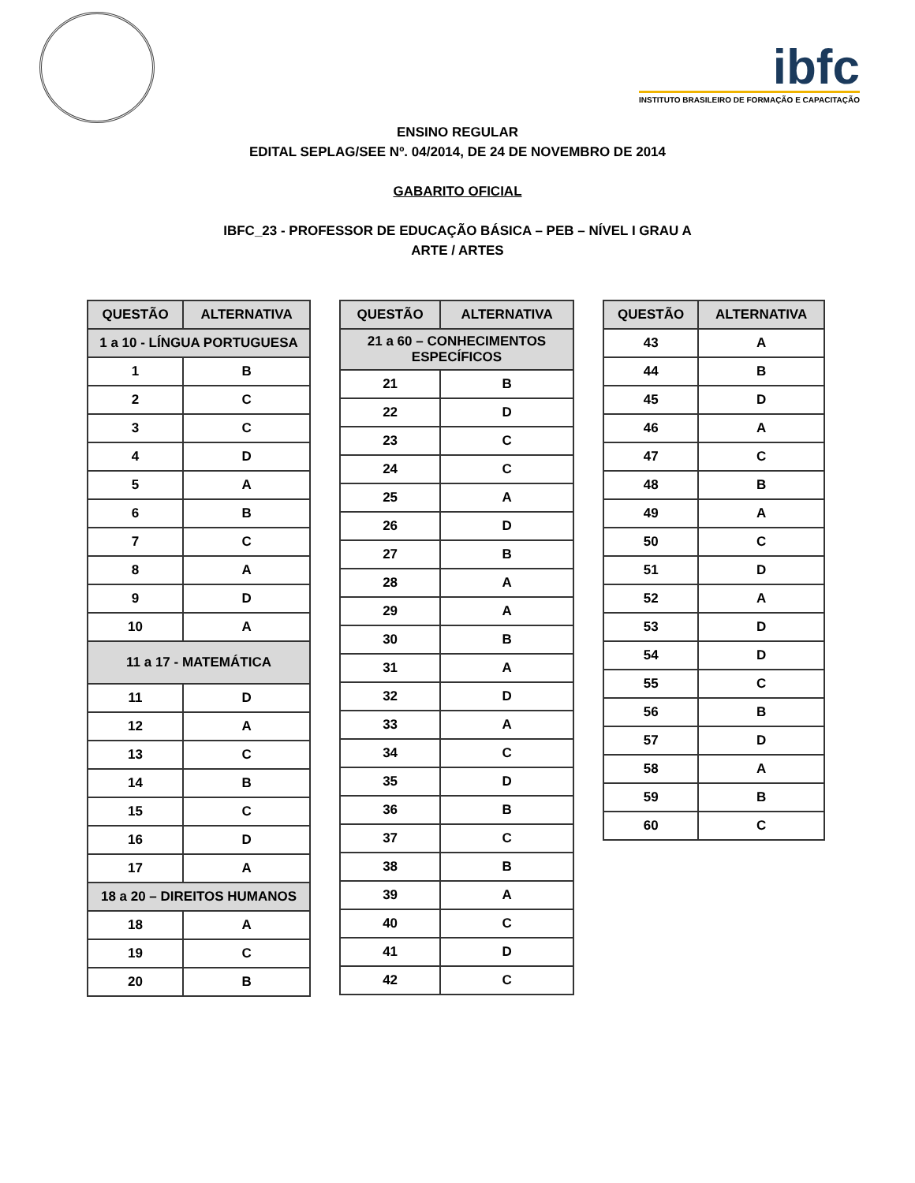ibfc
INSTITUTO BRASILEIRO DE FORMAÇÃO E CAPACITAÇÃO
ENSINO REGULAR
EDITAL SEPLAG/SEE Nº. 04/2014, DE 24 DE NOVEMBRO DE 2014
GABARITO OFICIAL
IBFC_23 - PROFESSOR DE EDUCAÇÃO BÁSICA – PEB – NÍVEL I GRAU A
ARTE / ARTES
| QUESTÃO | ALTERNATIVA |
| --- | --- |
| 1 a 10 - LÍNGUA PORTUGUESA | |
| 1 | B |
| 2 | C |
| 3 | C |
| 4 | D |
| 5 | A |
| 6 | B |
| 7 | C |
| 8 | A |
| 9 | D |
| 10 | A |
| 11 a 17 - MATEMÁTICA | |
| 11 | D |
| 12 | A |
| 13 | C |
| 14 | B |
| 15 | C |
| 16 | D |
| 17 | A |
| 18 a 20 – DIREITOS HUMANOS | |
| 18 | A |
| 19 | C |
| 20 | B |
| QUESTÃO | ALTERNATIVA |
| --- | --- |
| 21 a 60 – CONHECIMENTOS ESPECÍFICOS | |
| 21 | B |
| 22 | D |
| 23 | C |
| 24 | C |
| 25 | A |
| 26 | D |
| 27 | B |
| 28 | A |
| 29 | A |
| 30 | B |
| 31 | A |
| 32 | D |
| 33 | A |
| 34 | C |
| 35 | D |
| 36 | B |
| 37 | C |
| 38 | B |
| 39 | A |
| 40 | C |
| 41 | D |
| 42 | C |
| QUESTÃO | ALTERNATIVA |
| --- | --- |
| 43 | A |
| 44 | B |
| 45 | D |
| 46 | A |
| 47 | C |
| 48 | B |
| 49 | A |
| 50 | C |
| 51 | D |
| 52 | A |
| 53 | D |
| 54 | D |
| 55 | C |
| 56 | B |
| 57 | D |
| 58 | A |
| 59 | B |
| 60 | C |